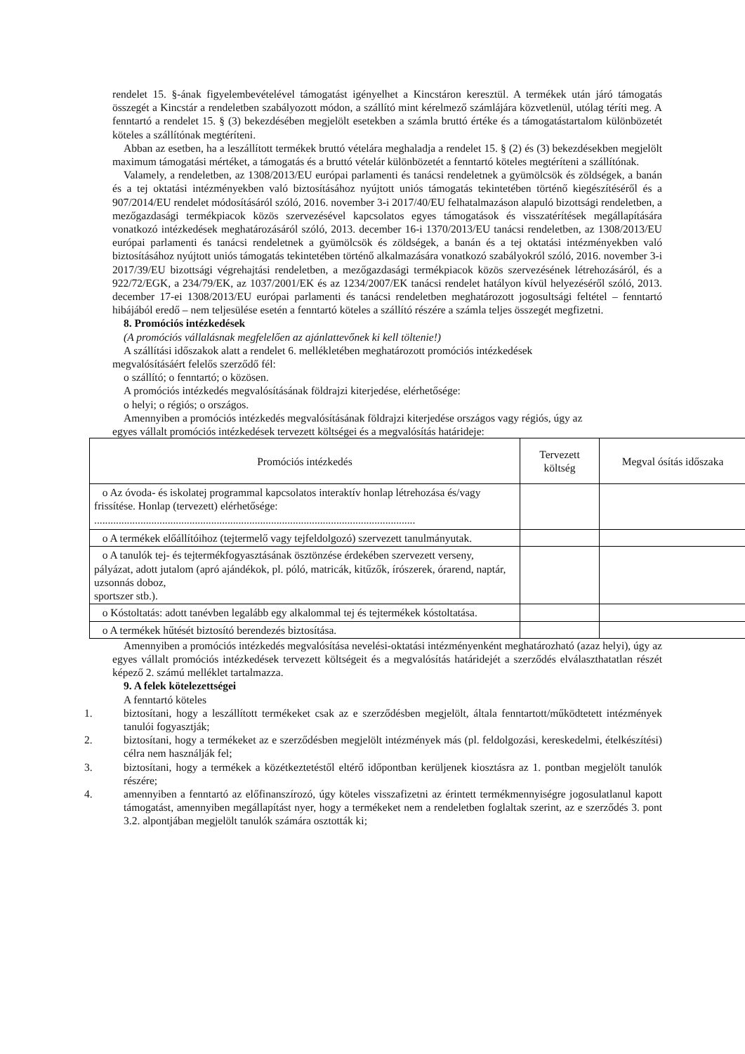rendelet 15. §-ának figyelembevételével támogatást igényelhet a Kincstáron keresztül. A termékek után járó támogatás összegét a Kincstár a rendeletben szabályozott módon, a szállító mint kérelmező számlájára közvetlenül, utólag téríti meg. A fenntartó a rendelet 15. § (3) bekezdésében megjelölt esetekben a számla bruttó értéke és a támogatástartalom különbözetét köteles a szállítónak megtéríteni.
Abban az esetben, ha a leszállított termékek bruttó vételára meghaladja a rendelet 15. § (2) és (3) bekezdésekben megjelölt maximum támogatási mértéket, a támogatás és a bruttó vételár különbözetét a fenntartó köteles megtéríteni a szállítónak.
Valamely, a rendeletben, az 1308/2013/EU európai parlamenti és tanácsi rendeletnek a gyümölcsök és zöldségek, a banán és a tej oktatási intézményekben való biztosításához nyújtott uniós támogatás tekintetében történő kiegészítéséről és a 907/2014/EU rendelet módosításáról szóló, 2016. november 3-i 2017/40/EU felhatalmazáson alapuló bizottsági rendeletben, a mezőgazdasági termékpiacok közös szervezésével kapcsolatos egyes támogatások és visszatérítések megállapítására vonatkozó intézkedések meghatározásáról szóló, 2013. december 16-i 1370/2013/EU tanácsi rendeletben, az 1308/2013/EU európai parlamenti és tanácsi rendeletnek a gyümölcsök és zöldségek, a banán és a tej oktatási intézményekben való biztosításához nyújtott uniós támogatás tekintetében történő alkalmazására vonatkozó szabályokról szóló, 2016. november 3-i 2017/39/EU bizottsági végrehajtási rendeletben, a mezőgazdasági termékpiacok közös szervezésének létrehozásáról, és a 922/72/EGK, a 234/79/EK, az 1037/2001/EK és az 1234/2007/EK tanácsi rendelet hatályon kívül helyezéséről szóló, 2013. december 17-ei 1308/2013/EU európai parlamenti és tanácsi rendeletben meghatározott jogosultsági feltétel – fenntartó hibájából eredő – nem teljesülése esetén a fenntartó köteles a szállító részére a számla teljes összegét megfizetni.
8. Promóciós intézkedések
(A promóciós vállalásnak megfelelően az ajánlattevőnek ki kell töltenie!)
A szállítási időszakok alatt a rendelet 6. mellékletében meghatározott promóciós intézkedések
megvalósításáért felelős szerződő fél:
o szállító; o fenntartó; o közösen.
A promóciós intézkedés megvalósításának földrajzi kiterjedése, elérhetősége:
o helyi; o régiós; o országos.
Amennyiben a promóciós intézkedés megvalósításának földrajzi kiterjedése országos vagy régiós, úgy az
egyes vállalt promóciós intézkedések tervezett költségei és a megvalósítás határideje:
| Promóciós intézkedés | Tervezett költség | Megval ósítás időszaka |
| --- | --- | --- |
| o Az óvoda- és iskolatej programmal kapcsolatos interaktív honlap létrehozása és/vagy frissítése. Honlap (tervezett) elérhetősége: ...................................................................................................................... | | |
| o A termékek előállítóihoz (tejtermelő vagy tejfeldolgozó) szervezett tanulmányutak. | | |
| o A tanulók tej- és tejtermékfogyasztásának ösztönzése érdekében szervezett verseny, pályázat, adott jutalom (apró ajándékok, pl. póló, matricák, kitűzők, írószerek, órarend, naptár, uzsonnás doboz, sportszer stb.). | | |
| o Kóstoltatás: adott tanévben legalább egy alkalommal tej és tejtermékek kóstoltatása. | | |
| o A termékek hűtését biztosító berendezés biztosítása. | | |
Amennyiben a promóciós intézkedés megvalósítása nevelési-oktatási intézményenként meghatározható (azaz helyi), úgy az egyes vállalt promóciós intézkedések tervezett költségeit és a megvalósítás határidejét a szerződés elválaszthatatlan részét képező 2. számú melléklet tartalmazza.
9. A felek kötelezettségei
A fenntartó köteles
1. biztosítani, hogy a leszállított termékeket csak az e szerződésben megjelölt, általa fenntartott/működtetett intézmények tanulói fogyasztják;
2. biztosítani, hogy a termékeket az e szerződésben megjelölt intézmények más (pl. feldolgozási, kereskedelmi, ételkészítési) célra nem használják fel;
3. biztosítani, hogy a termékek a közétkeztetéstől eltérő időpontban kerüljenek kiosztásra az 1. pontban megjelölt tanulók részére;
4. amennyiben a fenntartó az előfinanszírozó, úgy köteles visszafizetni az érintett termékmennyiségre jogosulatlanul kapott támogatást, amennyiben megállapítást nyer, hogy a termékeket nem a rendeletben foglaltak szerint, az e szerződés 3. pont 3.2. alpontjában megjelölt tanulók számára osztották ki;